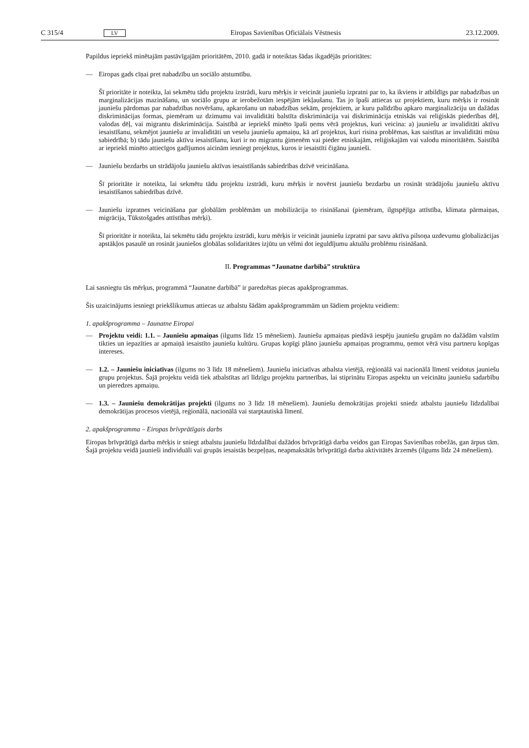C 315/4 LV Eiropas Savienības Oficiālais Vēstnesis 23.12.2009.
Papildus iepriekš minētajām pastāvīgajām prioritātēm, 2010. gadā ir noteiktas šādas ikgadējās prioritātes:
— Eiropas gads cīņai pret nabadzību un sociālo atstumtību.
Šī prioritāte ir noteikta, lai sekmētu tādu projektu izstrādi, kuru mērķis ir veicināt jauniešu izpratni par to, ka ikviens ir atbildīgs par nabadzības un marginalizācijas mazināšanu, un sociālo grupu ar ierobežotām iespējām iekļaušanu. Tas jo īpaši attiecas uz projektiem, kuru mērķis ir rosināt jauniešu pārdomas par nabadzības novēršanu, apkarošanu un nabadzības sekām, projektiem, ar kuru palīdzību apkaro marginalizāciju un dažādas diskriminācijas formas, piemēram uz dzimumu vai invaliditāti balstīta diskriminācija vai diskriminācija etniskās vai reliģiskās piederības dēļ, valodas dēļ, vai migrantu diskriminācija. Saistībā ar iepriekš minēto īpaši ņems vērā projektus, kuri veicina: a) jauniešu ar invaliditāti aktīvu iesaistīšanu, sekmējot jauniešu ar invaliditāti un veselu jauniešu apmaiņu, kā arī projektus, kuri risina problēmas, kas saistītas ar invaliditāti mūsu sabiedrībā; b) tādu jauniešu aktīvu iesaistīšanu, kuri ir no migrantu ģimenēm vai pieder etniskajām, reliģiskajām vai valodu minoritātēm. Saistībā ar iepriekš minēto attiecīgos gadījumos aicinām iesniegt projektus, kuros ir iesaistīti čigānu jaunieši.
— Jauniešu bezdarbs un strādājošu jauniešu aktīvas iesaistīšanās sabiedrības dzīvē veicināšana.
Šī prioritāte ir noteikta, lai sekmētu tādu projektu izstrādi, kuru mērķis ir novērst jauniešu bezdarbu un rosināt strādājošu jauniešu aktīvu iesaistīšanos sabiedrības dzīvē.
— Jauniešu izpratnes veicināšana par globālām problēmām un mobilizācija to risināšanai (piemēram, ilgtspējīga attīstība, klimata pārmaiņas, migrācija, Tūkstošgades attīstības mērķi).
Šī prioritāte ir noteikta, lai sekmētu tādu projektu izstrādi, kuru mērķis ir veicināt jauniešu izpratni par savu aktīva pilsoņa uzdevumu globalizācijas apstākļos pasaulē un rosināt jauniešos globālas solidaritātes izjūtu un vēlmi dot ieguldījumu aktuālu problēmu risināšanā.
II. Programmas “Jaunatne darbībā” struktūra
Lai sasniegtu tās mērķus, programmā “Jaunatne darbībā” ir paredzētas piecas apakšprogrammas.
Šis uzaicinājums iesniegt priekšlikumus attiecas uz atbalstu šādām apakšprogrammām un šādiem projektu veidiem:
1. apakšprogramma – Jaunatne Eiropai
— Projektu veidi: 1.1. – Jauniešu apmaiņas (ilgums līdz 15 mēnešiem). Jauniešu apmaiņas piedāvā iespēju jauniešu grupām no dažādām valstīm tikties un iepazīties ar apmaiņā iesaistīto jauniešu kultūru. Grupas kopīgi plāno jauniešu apmaiņas programmu, ņemot vērā visu partneru kopīgas intereses.
— 1.2. – Jauniešu iniciatīvas (ilgums no 3 līdz 18 mēnešiem). Jauniešu iniciatīvas atbalsta vietējā, reģionālā vai nacionālā līmenī veidotus jauniešu grupu projektus. Šajā projektu veidā tiek atbalstītas arī līdzīgu projektu partnerības, lai stiprinātu Eiropas aspektu un veicinātu jauniešu sadarbību un pieredzes apmaiņu.
— 1.3. – Jauniešu demokrātijas projekti (ilgums no 3 līdz 18 mēnešiem). Jauniešu demokrātijas projekti sniedz atbalstu jauniešu līdzdalībai demokrātijas procesos vietējā, reģionālā, nacionālā vai starptautiskā līmenī.
2. apakšprogramma – Eiropas brīvprātīgais darbs
Eiropas brīvprātīgā darba mērķis ir sniegt atbalstu jauniešu līdzdalībai dažādos brīvprātīgā darba veidos gan Eiropas Savienības robežās, gan ārpus tām. Šajā projektu veidā jaunieši individuāli vai grupās iesaistās bezpeļņas, neapmaksātās brīvprātīgā darba aktivitātēs ārzemēs (ilgums līdz 24 mēnešiem).